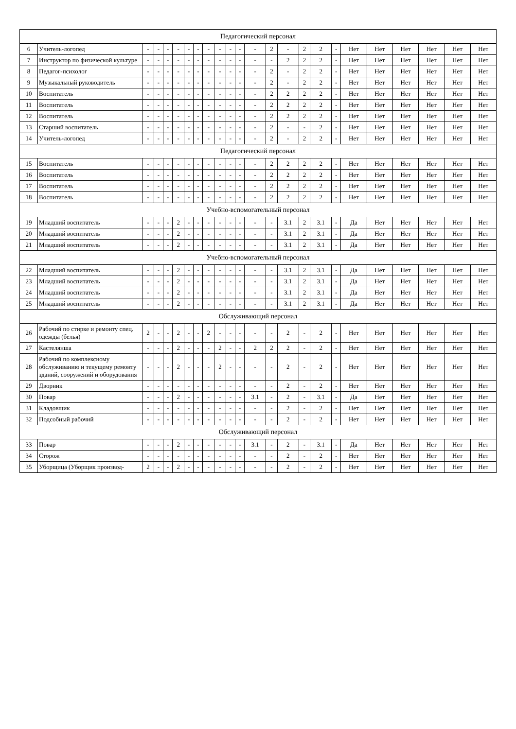| Педагогический персонал | | | | | | | | | | | | | | | | | | | | | | | |
| 6 | Учитель-логопед | - | - | - | - | - | - | - | - | - | - | - | 2 | - | 2 | 2 | - | Нет | Нет | Нет | Нет | Нет | Нет |
| 7 | Инструктор по физической культуре | - | - | - | - | - | - | - | - | - | - | - | - | 2 | 2 | 2 | - | Нет | Нет | Нет | Нет | Нет | Нет |
| 8 | Педагог-психолог | - | - | - | - | - | - | - | - | - | - | - | 2 | - | 2 | 2 | - | Нет | Нет | Нет | Нет | Нет | Нет |
| 9 | Музыкальный руководитель | - | - | - | - | - | - | - | - | - | - | - | 2 | - | 2 | 2 | - | Нет | Нет | Нет | Нет | Нет | Нет |
| 10 | Воспитатель | - | - | - | - | - | - | - | - | - | - | - | 2 | 2 | 2 | 2 | - | Нет | Нет | Нет | Нет | Нет | Нет |
| 11 | Воспитатель | - | - | - | - | - | - | - | - | - | - | - | 2 | 2 | 2 | 2 | - | Нет | Нет | Нет | Нет | Нет | Нет |
| 12 | Воспитатель | - | - | - | - | - | - | - | - | - | - | - | 2 | 2 | 2 | 2 | - | Нет | Нет | Нет | Нет | Нет | Нет |
| 13 | Старший воспитатель | - | - | - | - | - | - | - | - | - | - | - | 2 | - | - | 2 | - | Нет | Нет | Нет | Нет | Нет | Нет |
| 14 | Учитель-логопед | - | - | - | - | - | - | - | - | - | - | - | 2 | - | 2 | 2 | - | Нет | Нет | Нет | Нет | Нет | Нет |
| Педагогический персонал | | | | | | | | | | | | | | | | | | | | | | | |
| 15 | Воспитатель | - | - | - | - | - | - | - | - | - | - | - | 2 | 2 | 2 | 2 | - | Нет | Нет | Нет | Нет | Нет | Нет |
| 16 | Воспитатель | - | - | - | - | - | - | - | - | - | - | - | 2 | 2 | 2 | 2 | - | Нет | Нет | Нет | Нет | Нет | Нет |
| 17 | Воспитатель | - | - | - | - | - | - | - | - | - | - | - | 2 | 2 | 2 | 2 | - | Нет | Нет | Нет | Нет | Нет | Нет |
| 18 | Воспитатель | - | - | - | - | - | - | - | - | - | - | - | 2 | 2 | 2 | 2 | - | Нет | Нет | Нет | Нет | Нет | Нет |
| Учебно-вспомогательный персонал | | | | | | | | | | | | | | | | | | | | | | | |
| 19 | Младший воспитатель | - | - | - | 2 | - | - | - | - | - | - | - | - | 3.1 | 2 | 3.1 | - | Да | Нет | Нет | Нет | Нет | Нет |
| 20 | Младший воспитатель | - | - | - | 2 | - | - | - | - | - | - | - | - | 3.1 | 2 | 3.1 | - | Да | Нет | Нет | Нет | Нет | Нет |
| 21 | Младший воспитатель | - | - | - | 2 | - | - | - | - | - | - | - | - | 3.1 | 2 | 3.1 | - | Да | Нет | Нет | Нет | Нет | Нет |
| Учебно-вспомогательный персонал | | | | | | | | | | | | | | | | | | | | | | | |
| 22 | Младший воспитатель | - | - | - | 2 | - | - | - | - | - | - | - | - | 3.1 | 2 | 3.1 | - | Да | Нет | Нет | Нет | Нет | Нет |
| 23 | Младший воспитатель | - | - | - | 2 | - | - | - | - | - | - | - | - | 3.1 | 2 | 3.1 | - | Да | Нет | Нет | Нет | Нет | Нет |
| 24 | Младший воспитатель | - | - | - | 2 | - | - | - | - | - | - | - | - | 3.1 | 2 | 3.1 | - | Да | Нет | Нет | Нет | Нет | Нет |
| 25 | Младший воспитатель | - | - | - | 2 | - | - | - | - | - | - | - | - | 3.1 | 2 | 3.1 | - | Да | Нет | Нет | Нет | Нет | Нет |
| Обслуживающий персонал | | | | | | | | | | | | | | | | | | | | | | | |
| 26 | Рабочий по стирке и ремонту спец. одежды (белья) | 2 | - | - | 2 | - | - | 2 | - | - | - | - | - | 2 | - | 2 | - | Нет | Нет | Нет | Нет | Нет | Нет |
| 27 | Кастелянша | - | - | - | 2 | - | - | - | 2 | - | - | 2 | 2 | 2 | - | 2 | - | Нет | Нет | Нет | Нет | Нет | Нет |
| 28 | Рабочий по комплексному обслуживанию и текущему ремонту зданий, сооружений и оборудования | - | - | - | 2 | - | - | - | 2 | - | - | - | - | 2 | - | 2 | - | Нет | Нет | Нет | Нет | Нет | Нет |
| 29 | Дворник | - | - | - | - | - | - | - | - | - | - | - | - | 2 | - | 2 | - | Нет | Нет | Нет | Нет | Нет | Нет |
| 30 | Повар | - | - | - | 2 | - | - | - | - | - | - | 3.1 | - | 2 | - | 3.1 | - | Да | Нет | Нет | Нет | Нет | Нет |
| 31 | Кладовщик | - | - | - | - | - | - | - | - | - | - | - | - | 2 | - | 2 | - | Нет | Нет | Нет | Нет | Нет | Нет |
| 32 | Подсобный рабочий | - | - | - | - | - | - | - | - | - | - | - | - | 2 | - | 2 | - | Нет | Нет | Нет | Нет | Нет | Нет |
| Обслуживающий персонал | | | | | | | | | | | | | | | | | | | | | | | |
| 33 | Повар | - | - | - | 2 | - | - | - | - | - | - | 3.1 | - | 2 | - | 3.1 | - | Да | Нет | Нет | Нет | Нет | Нет |
| 34 | Сторож | - | - | - | - | - | - | - | - | - | - | - | - | 2 | - | 2 | - | Нет | Нет | Нет | Нет | Нет | Нет |
| 35 | Уборщица (Уборщик производ- | 2 | - | - | 2 | - | - | - | - | - | - | - | - | 2 | - | 2 | - | Нет | Нет | Нет | Нет | Нет | Нет |